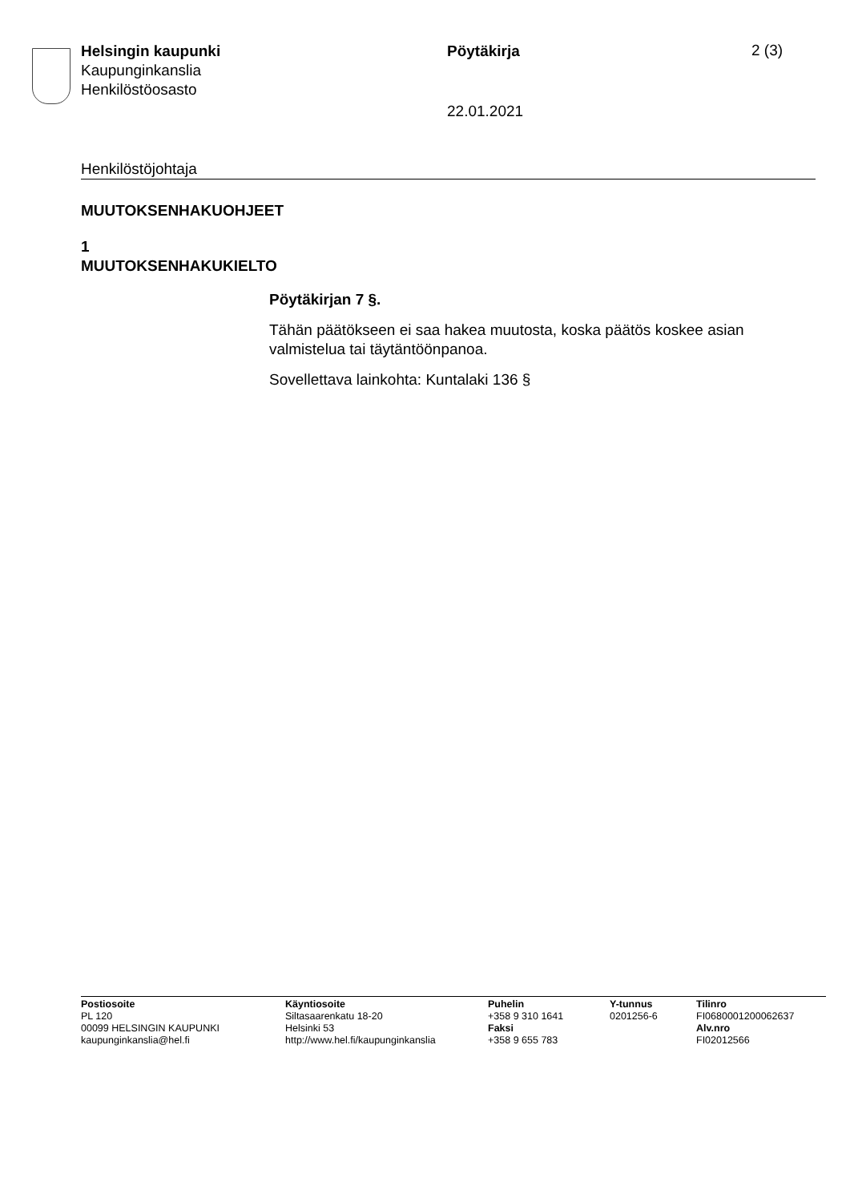Helsingin kaupunki
Kaupunginkanslia
Henkilöstöosasto
Pöytäkirja 2 (3)
22.01.2021
Henkilöstöjohtaja
MUUTOKSENHAKUOHJEET
1
MUUTOKSENHAKUKIELTO
Pöytäkirjan 7 §.
Tähän päätökseen ei saa hakea muutosta, koska päätös koskee asian valmistelua tai täytäntöönpanoa.
Sovellettava lainkohta: Kuntalaki 136 §
Postiosoite
PL 120
00099 HELSINGIN KAUPUNKI
kaupunginkanslia@hel.fi
Käyntiosoite
Siltasaarenkatu 18-20
Helsinki 53
http://www.hel.fi/kaupunginkanslia
Puhelin
+358 9 310 1641
Faksi
+358 9 655 783
Y-tunnus
0201256-6
Tilinro
FI0680001200062637
Alv.nro
FI02012566